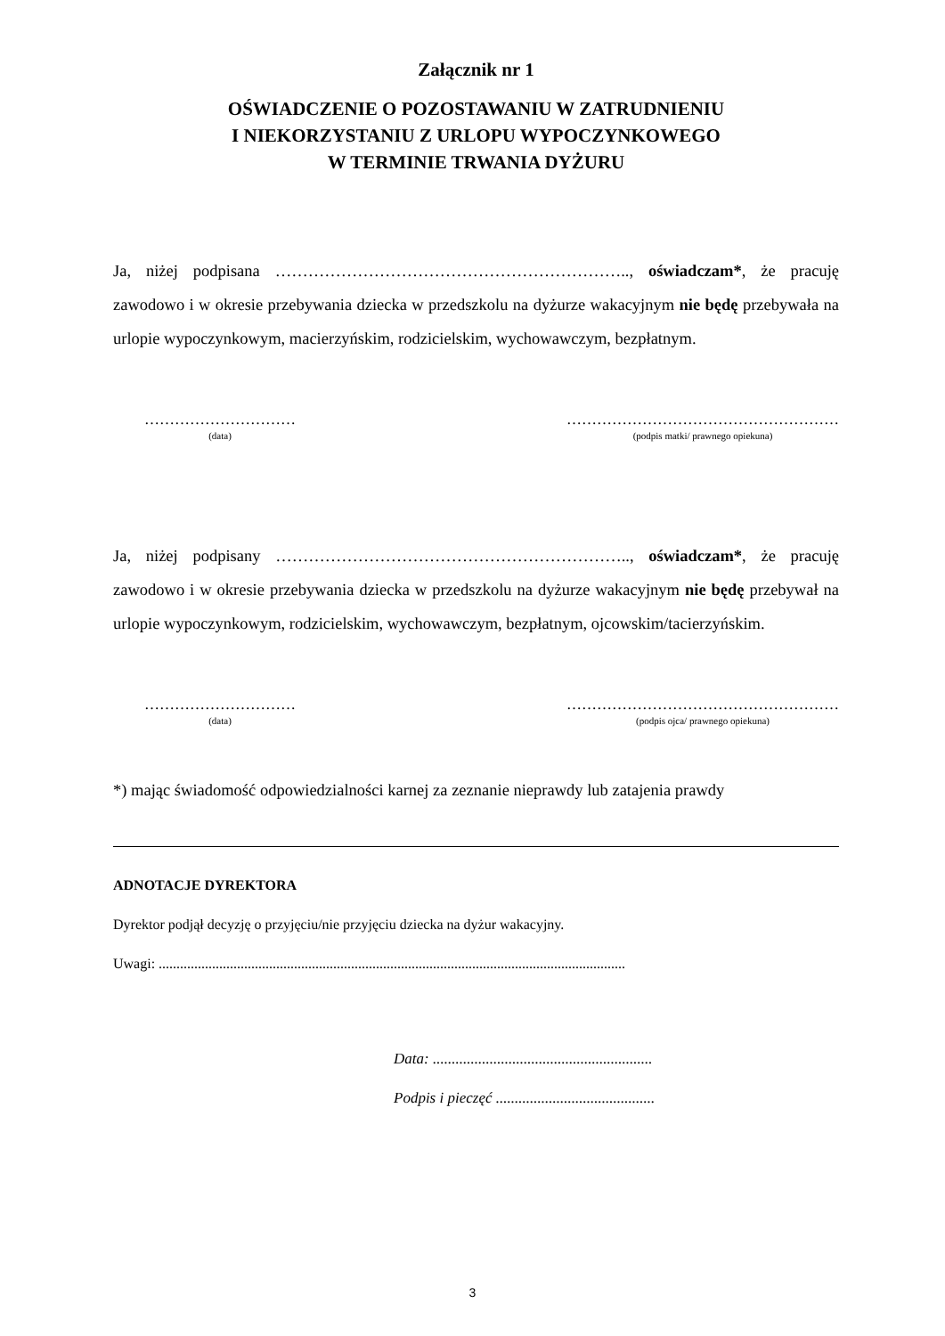Załącznik nr 1
OŚWIADCZENIE O POZOSTAWANIU W ZATRUDNIENIU
I NIEKORZYSTANIU Z URLOPU WYPOCZYNKOWEGO
W TERMINIE TRWANIA DYŻURU
Ja, niżej podpisana ……………………………………………………….., oświadczam*, że pracuję zawodowo i w okresie przebywania dziecka w przedszkolu na dyżurze wakacyjnym nie będę przebywała na urlopie wypoczynkowym, macierzyńskim, rodzicielskim, wychowawczym, bezpłatnym.
…………………………
(data)
………………………………………………
(podpis matki/ prawnego opiekuna)
Ja, niżej podpisany ……………………………………………………….., oświadczam*, że pracuję zawodowo i w okresie przebywania dziecka w przedszkolu na dyżurze wakacyjnym nie będę przebywał na urlopie wypoczynkowym, rodzicielskim, wychowawczym, bezpłatnym, ojcowskim/tacierzyńskim.
…………………………
(data)
………………………………………………
(podpis ojca/ prawnego opiekuna)
*) mając świadomość odpowiedzialności karnej za zeznanie nieprawdy lub zatajenia prawdy
ADNOTACJE DYREKTORA
Dyrektor podjął decyzję o przyjęciu/nie przyjęciu dziecka na dyżur wakacyjny.
Uwagi: ...................................................................................................................................
Data: ..........................................................
Podpis i pieczęć ..........................................
3